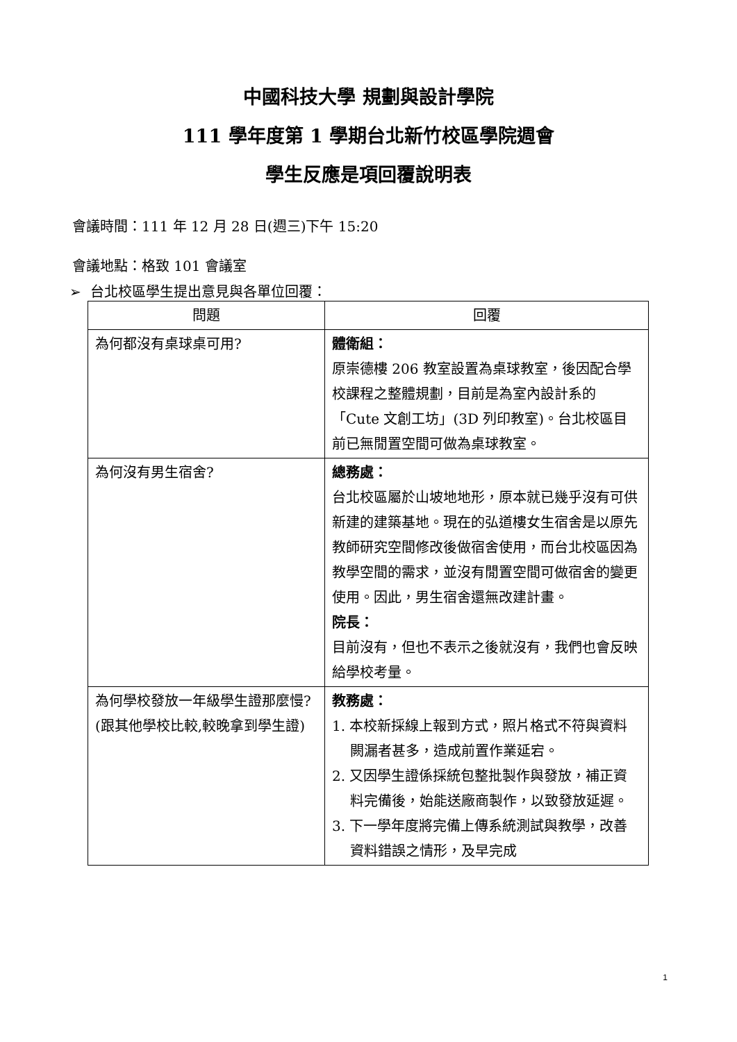中國科技大學 規劃與設計學院
111 學年度第 1 學期台北新竹校區學院週會
學生反應是項回覆說明表
會議時間：111 年 12 月 28 日(週三)下午 15:20
會議地點：格致 101 會議室
➢ 台北校區學生提出意見與各單位回覆：
| 問題 | 回覆 |
| --- | --- |
| 為何都沒有桌球桌可用? | 體衛組： 原崇德樓 206 教室設置為桌球教室，後因配合學校課程之整體規劃，目前是為室內設計系的「Cute 文創工坊」(3D 列印教室)。台北校區目前已無閒置空間可做為桌球教室。 |
| 為何沒有男生宿舍? | 總務處： 台北校區屬於山坡地地形，原本就已幾乎沒有可供新建的建築基地。現在的弘道樓女生宿舍是以原先教師研究空間修改後做宿舍使用，而台北校區因為教學空間的需求，並沒有閒置空間可做宿舍的變更使用。因此，男生宿舍還無改建計畫。 院長： 目前沒有，但也不表示之後就沒有，我們也會反映給學校考量。 |
| 為何學校發放一年級學生證那麼慢? (跟其他學校比較,較晚拿到學生證) | 教務處： 1. 本校新採線上報到方式，照片格式不符與資料闕漏者甚多，造成前置作業延宕。 2. 又因學生證係採統包整批製作與發放，補正資料完備後，始能送廠商製作，以致發放延遲。 3. 下一學年度將完備上傳系統測試與教學，改善資料錯誤之情形，及早完成 |
1